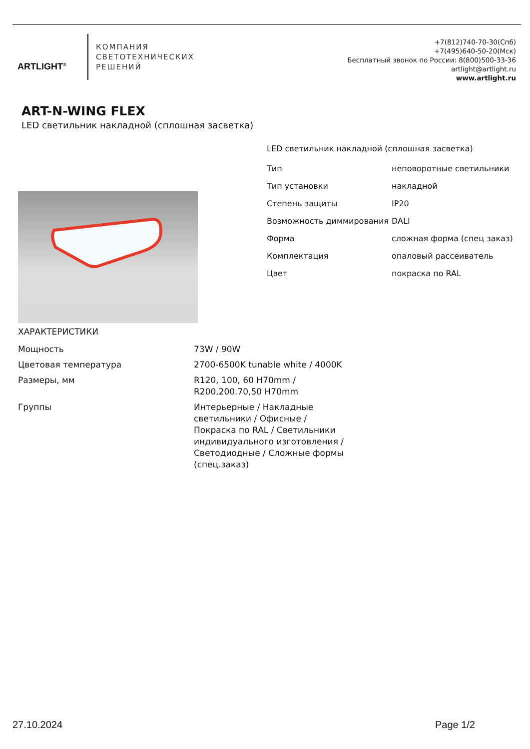ARTLIGHT<sup>®</sup>
КОМПАНИЯ
СВЕТОТЕХНИЧЕСКИХ
РЕШЕНИЙ
+7(812)740-70-30(Спб)
+7(495)640-50-20(Мск)
Бесплатный звонок по России: 8(800)500-33-36
artlight@artlight.ru
www.artlight.ru
ART-N-WING FLEX
LED светильник накладной (сплошная засветка)
LED светильник накладной (сплошная засветка)
| Тип | неповоротные светильники |
| Тип установки | накладной |
| Степень защиты | IP20 |
| Возможность диммирования | DALI |
| Форма | сложная форма (спец заказ) |
| Комплектация | опаловый рассеиватель |
| Цвет | покраска по RAL |
ХАРАКТЕРИСТИКИ
| Мощность | 73W / 90W |
| Цветовая температура | 2700-6500K tunable white / 4000K |
| Размеры, мм | R120, 100, 60 H70mm / R200,200.70,50 H70mm |
| Группы | Интерьерные / Накладные светильники / Офисные / Покраска по RAL / Светильники индивидуального изготовления / Светодиодные / Сложные формы (спец.заказ) |
27.10.2024 Page 1/2